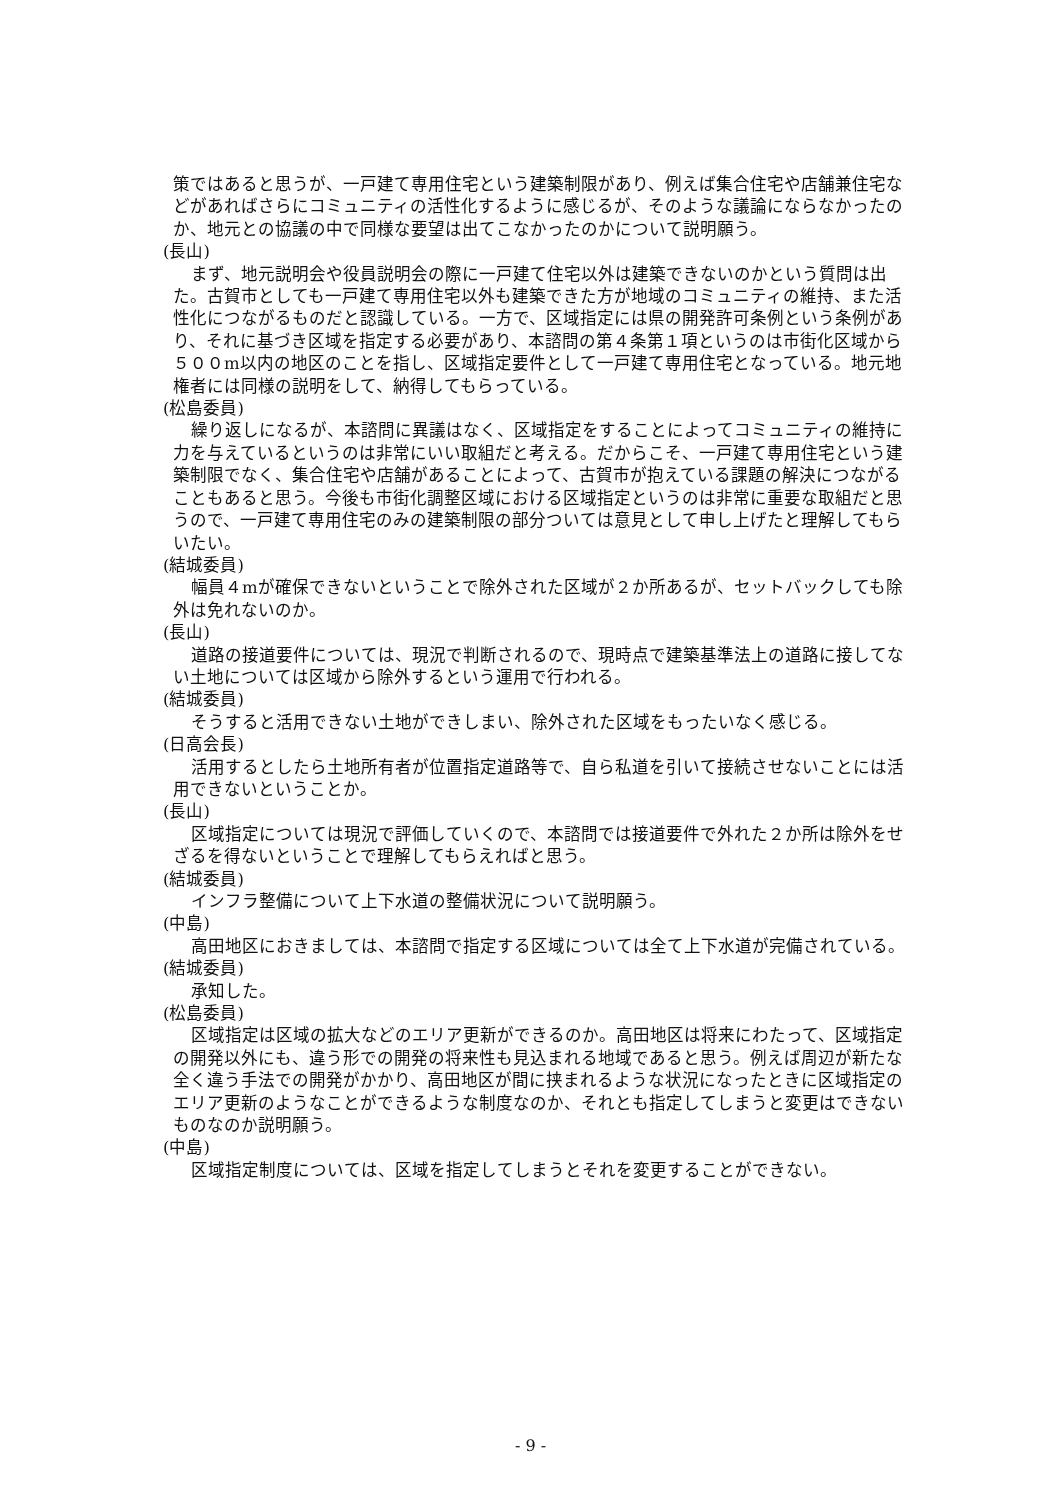策ではあると思うが、一戸建て専用住宅という建築制限があり、例えば集合住宅や店舗兼住宅などがあればさらにコミュニティの活性化するように感じるが、そのような議論にならなかったのか、地元との協議の中で同様な要望は出てこなかったのかについて説明願う。
(長山)
まず、地元説明会や役員説明会の際に一戸建て住宅以外は建築できないのかという質問は出た。古賀市としても一戸建て専用住宅以外も建築できた方が地域のコミュニティの維持、また活性化につながるものだと認識している。一方で、区域指定には県の開発許可条例という条例があり、それに基づき区域を指定する必要があり、本諮問の第４条第１項というのは市街化区域から５００m以内の地区のことを指し、区域指定要件として一戸建て専用住宅となっている。地元地権者には同様の説明をして、納得してもらっている。
(松島委員)
繰り返しになるが、本諮問に異議はなく、区域指定をすることによってコミュニティの維持に力を与えているというのは非常にいい取組だと考える。だからこそ、一戸建て専用住宅という建築制限でなく、集合住宅や店舗があることによって、古賀市が抱えている課題の解決につながることもあると思う。今後も市街化調整区域における区域指定というのは非常に重要な取組だと思うので、一戸建て専用住宅のみの建築制限の部分ついては意見として申し上げたと理解してもらいたい。
(結城委員)
幅員４mが確保できないということで除外された区域が２か所あるが、セットバックしても除外は免れないのか。
(長山)
道路の接道要件については、現況で判断されるので、現時点で建築基準法上の道路に接してない土地については区域から除外するという運用で行われる。
(結城委員)
そうすると活用できない土地ができしまい、除外された区域をもったいなく感じる。
(日高会長)
活用するとしたら土地所有者が位置指定道路等で、自ら私道を引いて接続させないことには活用できないということか。
(長山)
区域指定については現況で評価していくので、本諮問では接道要件で外れた２か所は除外をせざるを得ないということで理解してもらえればと思う。
(結城委員)
インフラ整備について上下水道の整備状況について説明願う。
(中島)
高田地区におきましては、本諮問で指定する区域については全て上下水道が完備されている。
(結城委員)
承知した。
(松島委員)
区域指定は区域の拡大などのエリア更新ができるのか。高田地区は将来にわたって、区域指定の開発以外にも、違う形での開発の将来性も見込まれる地域であると思う。例えば周辺が新たな全く違う手法での開発がかかり、高田地区が間に挟まれるような状況になったときに区域指定のエリア更新のようなことができるような制度なのか、それとも指定してしまうと変更はできないものなのか説明願う。
(中島)
区域指定制度については、区域を指定してしまうとそれを変更することができない。
- 9 -